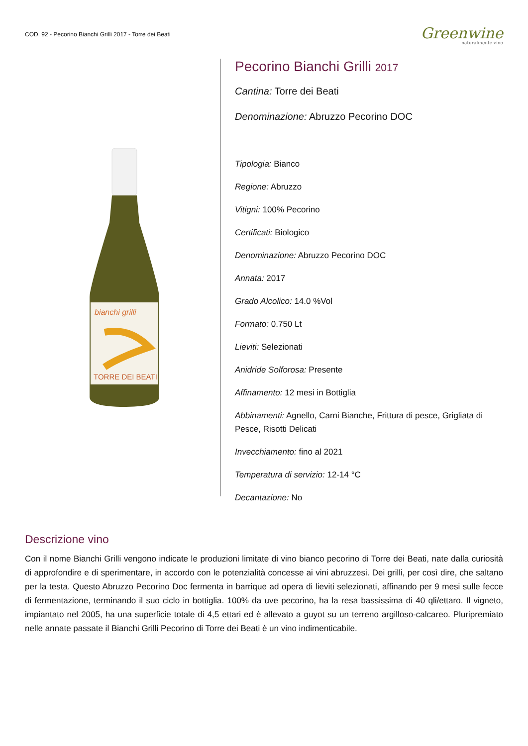COD. 92 - Pecorino Bianchi Grilli 2017 - Torre dei Beati
Greenwine
naturalmente vino
bianchi grilli
TORRE DEI BEATI
Pecorino Bianchi Grilli 2017
Cantina: Torre dei Beati
Denominazione: Abruzzo Pecorino DOC
Tipologia: Bianco
Regione: Abruzzo
Vitigni: 100% Pecorino
Certificati: Biologico
Denominazione: Abruzzo Pecorino DOC
Annata: 2017
Grado Alcolico: 14.0 %Vol
Formato: 0.750 Lt
Lieviti: Selezionati
Anidride Solforosa: Presente
Affinamento: 12 mesi in Bottiglia
Abbinamenti: Agnello, Carni Bianche, Frittura di pesce, Grigliata di Pesce, Risotti Delicati
Invecchiamento: fino al 2021
Temperatura di servizio: 12-14 °C
Decantazione: No
Descrizione vino
Con il nome Bianchi Grilli vengono indicate le produzioni limitate di vino bianco pecorino di Torre dei Beati, nate dalla curiosità di approfondire e di sperimentare, in accordo con le potenzialità concesse ai vini abruzzesi. Dei grilli, per così dire, che saltano per la testa. Questo Abruzzo Pecorino Doc fermenta in barrique ad opera di lieviti selezionati, affinando per 9 mesi sulle fecce di fermentazione, terminando il suo ciclo in bottiglia. 100% da uve pecorino, ha la resa bassissima di 40 qli/ettaro. Il vigneto, impiantato nel 2005, ha una superficie totale di 4,5 ettari ed è allevato a guyot su un terreno argilloso-calcareo. Pluripremiato nelle annate passate il Bianchi Grilli Pecorino di Torre dei Beati è un vino indimenticabile.